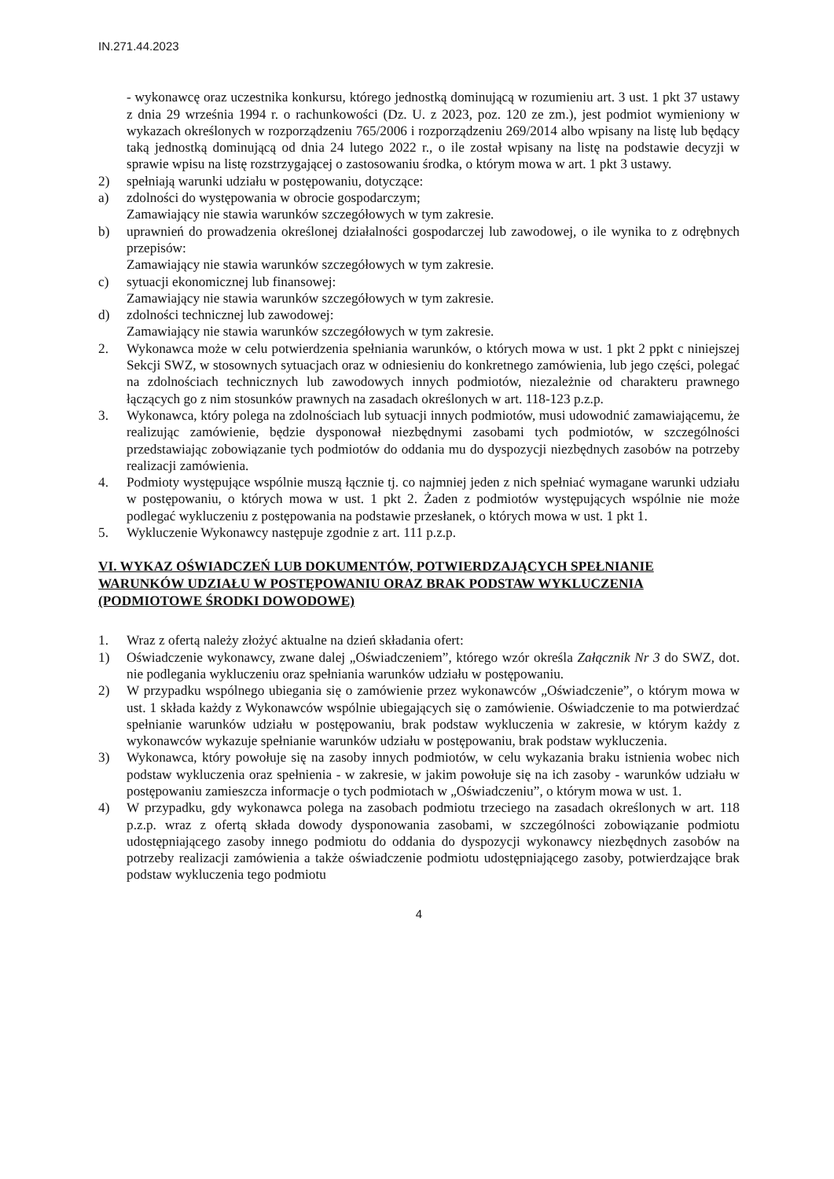IN.271.44.2023
- wykonawcę oraz uczestnika konkursu, którego jednostką dominującą w rozumieniu art. 3 ust. 1 pkt 37 ustawy z dnia 29 września 1994 r. o rachunkowości (Dz. U. z 2023, poz. 120 ze zm.), jest podmiot wymieniony w wykazach określonych w rozporządzeniu 765/2006 i rozporządzeniu 269/2014 albo wpisany na listę lub będący taką jednostką dominującą od dnia 24 lutego 2022 r., o ile został wpisany na listę na podstawie decyzji w sprawie wpisu na listę rozstrzygającej o zastosowaniu środka, o którym mowa w art. 1 pkt 3 ustawy.
2) spełniają warunki udziału w postępowaniu, dotyczące:
a) zdolności do występowania w obrocie gospodarczym;
Zamawiający nie stawia warunków szczegółowych w tym zakresie.
b) uprawnień do prowadzenia określonej działalności gospodarczej lub zawodowej, o ile wynika to z odrębnych przepisów:
Zamawiający nie stawia warunków szczegółowych w tym zakresie.
c) sytuacji ekonomicznej lub finansowej:
Zamawiający nie stawia warunków szczegółowych w tym zakresie.
d) zdolności technicznej lub zawodowej:
Zamawiający nie stawia warunków szczegółowych w tym zakresie.
2. Wykonawca może w celu potwierdzenia spełniania warunków, o których mowa w ust. 1 pkt 2 ppkt c niniejszej Sekcji SWZ, w stosownych sytuacjach oraz w odniesieniu do konkretnego zamówienia, lub jego części, polegać na zdolnościach technicznych lub zawodowych innych podmiotów, niezależnie od charakteru prawnego łączących go z nim stosunków prawnych na zasadach określonych w art. 118-123 p.z.p.
3. Wykonawca, który polega na zdolnościach lub sytuacji innych podmiotów, musi udowodnić zamawiającemu, że realizując zamówienie, będzie dysponował niezbędnymi zasobami tych podmiotów, w szczególności przedstawiając zobowiązanie tych podmiotów do oddania mu do dyspozycji niezbędnych zasobów na potrzeby realizacji zamówienia.
4. Podmioty występujące wspólnie muszą łącznie tj. co najmniej jeden z nich spełniać wymagane warunki udziału w postępowaniu, o których mowa w ust. 1 pkt 2. Żaden z podmiotów występujących wspólnie nie może podlegać wykluczeniu z postępowania na podstawie przesłanek, o których mowa w ust. 1 pkt 1.
5. Wykluczenie Wykonawcy następuje zgodnie z art. 111 p.z.p.
VI. WYKAZ OŚWIADCZEŃ LUB DOKUMENTÓW, POTWIERDZAJĄCYCH SPEŁNIANIE WARUNKÓW UDZIAŁU W POSTĘPOWANIU ORAZ BRAK PODSTAW WYKLUCZENIA (PODMIOTOWE ŚRODKI DOWODOWE)
1. Wraz z ofertą należy złożyć aktualne na dzień składania ofert:
1) Oświadczenie wykonawcy, zwane dalej „Oświadczeniem”, którego wzór określa Załącznik Nr 3 do SWZ, dot. nie podlegania wykluczeniu oraz spełniania warunków udziału w postępowaniu.
2) W przypadku wspólnego ubiegania się o zamówienie przez wykonawców „Oświadczenie”, o którym mowa w ust. 1 składa każdy z Wykonawców wspólnie ubiegających się o zamówienie. Oświadczenie to ma potwierdzać spełnianie warunków udziału w postępowaniu, brak podstaw wykluczenia w zakresie, w którym każdy z wykonawców wykazuje spełnianie warunków udziału w postępowaniu, brak podstaw wykluczenia.
3) Wykonawca, który powołuje się na zasoby innych podmiotów, w celu wykazania braku istnienia wobec nich podstaw wykluczenia oraz spełnienia - w zakresie, w jakim powołuje się na ich zasoby - warunków udziału w postępowaniu zamieszcza informacje o tych podmiotach w „Oświadczeniu”, o którym mowa w ust. 1.
4) W przypadku, gdy wykonawca polega na zasobach podmiotu trzeciego na zasadach określonych w art. 118 p.z.p. wraz z ofertą składa dowody dysponowania zasobami, w szczególności zobowiązanie podmiotu udostępniającego zasoby innego podmiotu do oddania do dyspozycji wykonawcy niezbędnych zasobów na potrzeby realizacji zamówienia a także oświadczenie podmiotu udostępniającego zasoby, potwierdzające brak podstaw wykluczenia tego podmiotu
4